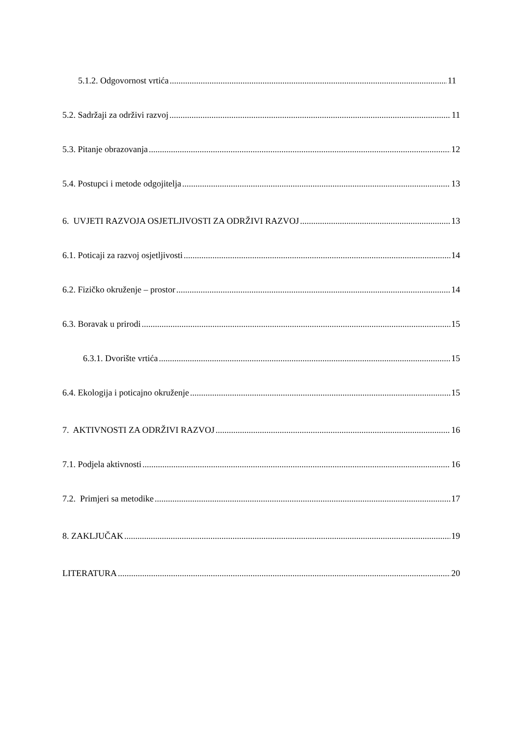5.1.2. Odgovornost vrtića 11
5.2. Sadržaji za održivi razvoj 11
5.3. Pitanje obrazovanja 12
5.4. Postupci i metode odgojitelja 13
6. UVJETI RAZVOJA OSJETLJIVOSTI ZA ODRŽIVI RAZVOJ 13
6.1. Poticaji za razvoj osjetljivosti 14
6.2. Fizičko okruženje – prostor 14
6.3. Boravak u prirodi 15
6.3.1. Dvorište vrtića 15
6.4. Ekologija i poticajno okruženje 15
7. AKTIVNOSTI ZA ODRŽIVI RAZVOJ 16
7.1. Podjela aktivnosti 16
7.2. Primjeri sa metodike 17
8. ZAKLJUČAK 19
LITERATURA 20